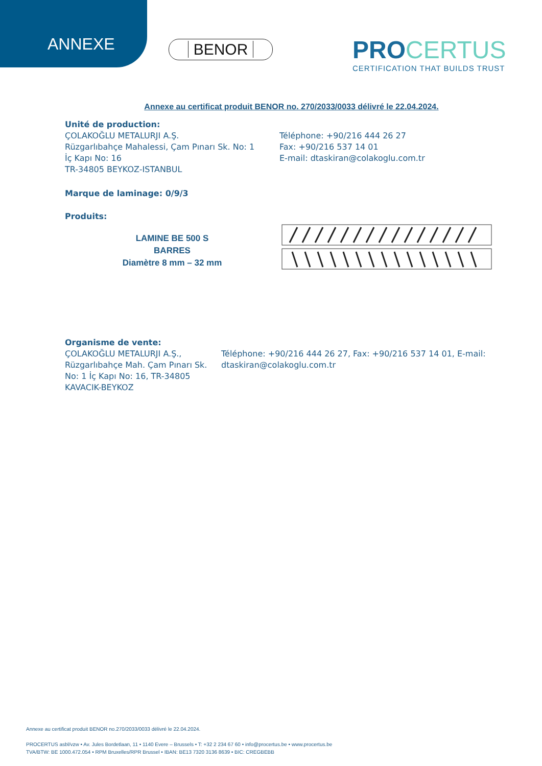ANNEXE BENOR
PRO CERTUS
CERTIFICATION THAT BUILDS TRUST
Annexe au certificat produit BENOR no. 270/2033/0033 délivré le 22.04.2024.
Unité de production:
ÇOLAKOĞLU METALURJI A.Ş.
Rüzgarlıbahçe Mahalessi, Çam Pınarı Sk. No: 1
İç Kapı No: 16
TR-34805 BEYKOZ-ISTANBUL
Téléphone: +90/216 444 26 27
Fax: +90/216 537 14 01
E-mail: dtaskiran@colakoglu.com.tr
Marque de laminage: 0/9/3
Produits:
LAMINE BE 500 S
BARRES
Diamètre 8 mm – 32 mm
Organisme de vente:
ÇOLAKOĞLU METALURJI A.Ş., Rüzgarlıbahçe Mah. Çam Pınarı Sk. No: 1 İç Kapı No: 16, TR-34805 KAVACIK-BEYKOZ
Téléphone: +90/216 444 26 27, Fax: +90/216 537 14 01, E-mail: dtaskiran@colakoglu.com.tr
Annexe au certificat produit BENOR no.270/2033/0033 délivré le 22.04.2024.
PROCERTUS asbl/vzw • Av. Jules Bordetlaan, 11 • 1140 Evere – Brussels • T: +32 2 234 67 60 • info@procertus.be • www.procertus.be
TVA/BTW: BE 1000.472.054 • RPM Bruxelles/RPR Brussel • IBAN: BE13 7320 3136 8639 • BIC: CREGBEBB